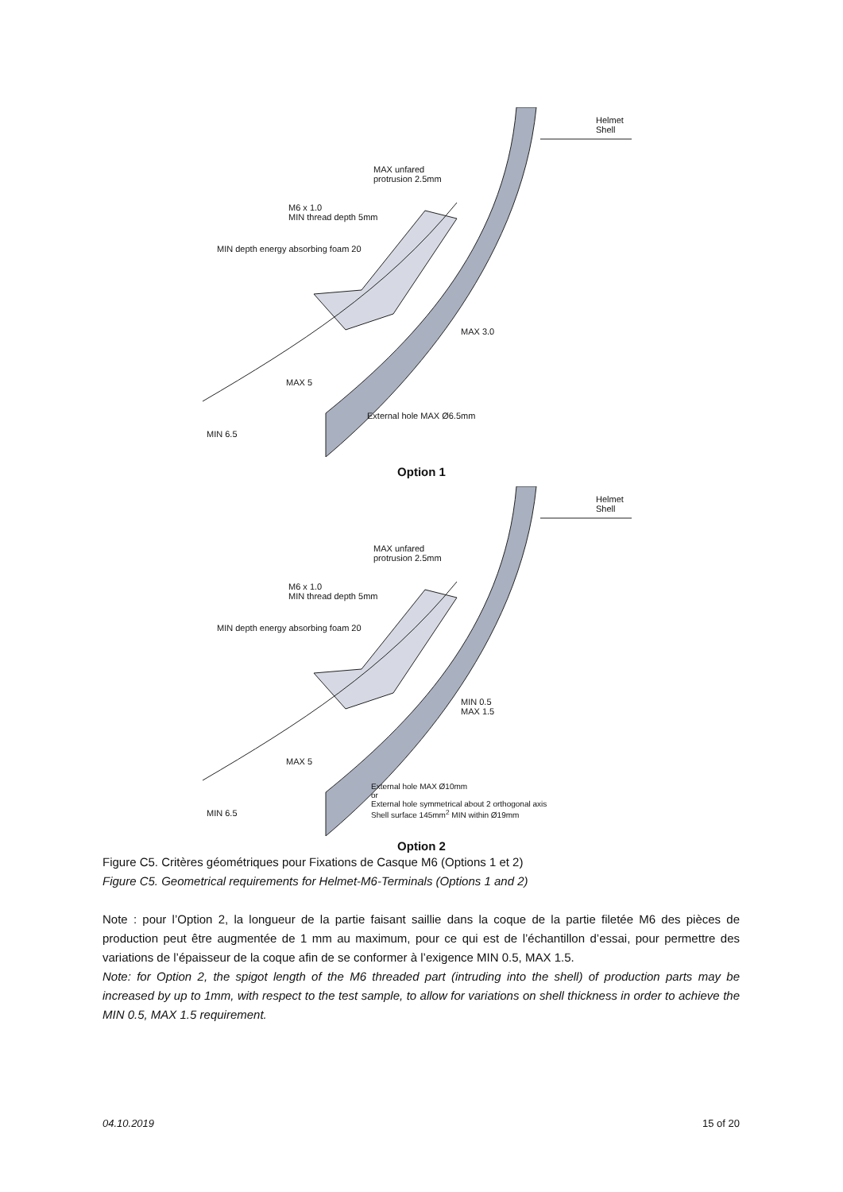Helmet
Shell
MAX unfared
protrusion 2.5mm
M6 x 1.0
MIN thread depth 5mm
MIN depth energy absorbing foam 20
MAX 3.0
MAX 5
External hole MAX Ø6.5mm
MIN 6.5
Option 1
Helmet
Shell
MAX unfared
protrusion 2.5mm
M6 x 1.0
MIN thread depth 5mm
MIN depth energy absorbing foam 20
MIN 0.5
MAX 1.5
MAX 5
External hole MAX Ø10mm
or
External hole symmetrical about 2 orthogonal axis
Shell surface 145mm<sup>2</sup> MIN within Ø19mm
MIN 6.5
Option 2
Figure C5. Critères géométriques pour Fixations de Casque M6 (Options 1 et 2)
Figure C5. Geometrical requirements for Helmet-M6-Terminals (Options 1 and 2)
Note : pour l’Option 2, la longueur de la partie faisant saillie dans la coque de la partie filetée M6 des pièces de production peut être augmentée de 1 mm au maximum, pour ce qui est de l’échantillon d’essai, pour permettre des variations de l’épaisseur de la coque afin de se conformer à l’exigence MIN 0.5, MAX 1.5.
Note: for Option 2, the spigot length of the M6 threaded part (intruding into the shell) of production parts may be increased by up to 1mm, with respect to the test sample, to allow for variations on shell thickness in order to achieve the MIN 0.5, MAX 1.5 requirement.
04.10.2019 15 of 20